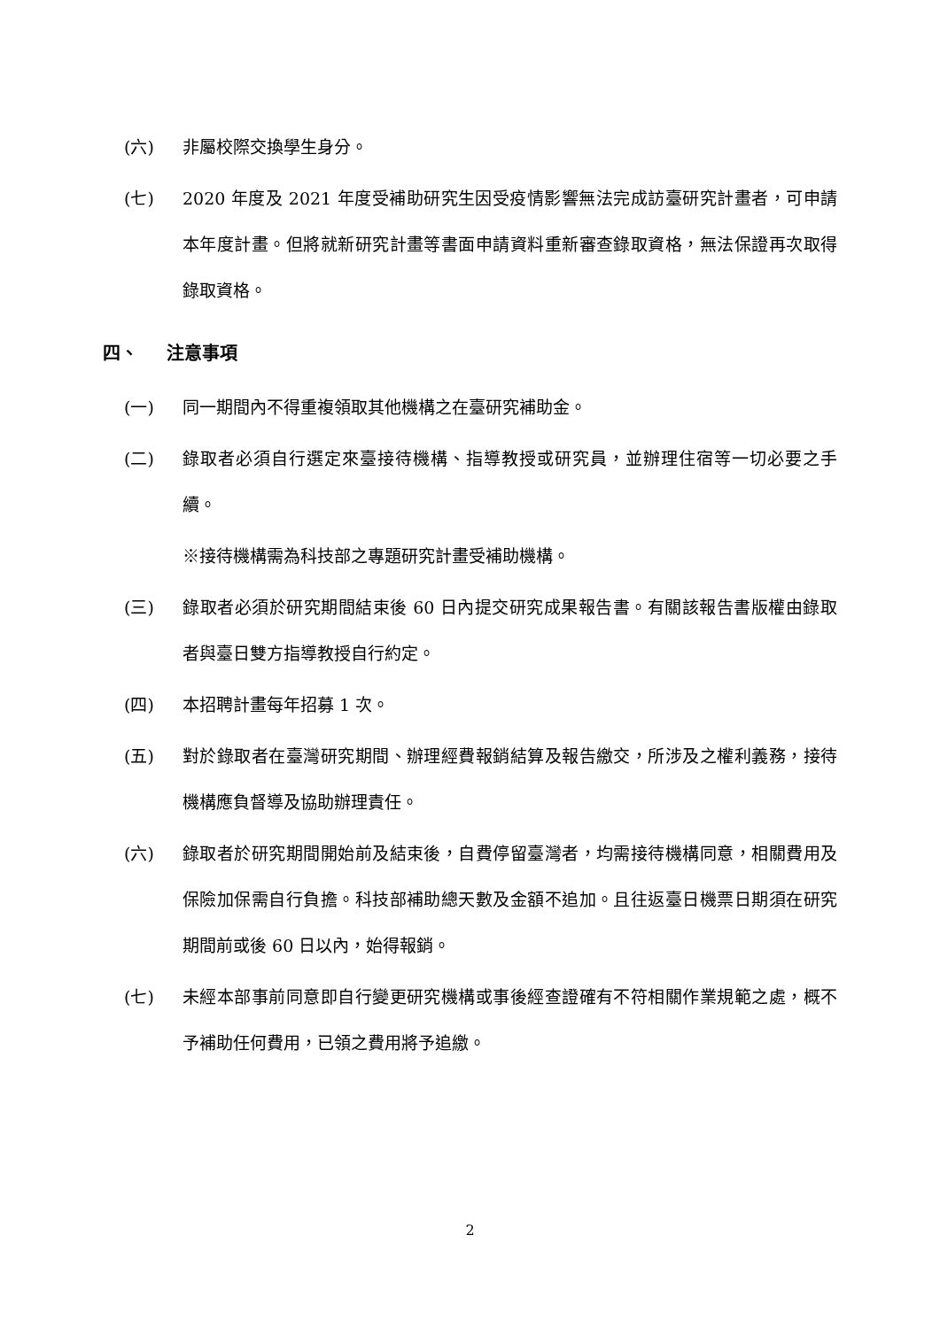(六) 非屬校際交換學生身分。
(七) 2020 年度及 2021 年度受補助研究生因受疫情影響無法完成訪臺研究計畫者，可申請本年度計畫。但將就新研究計畫等書面申請資料重新審查錄取資格，無法保證再次取得錄取資格。
四、 注意事項
(一) 同一期間內不得重複領取其他機構之在臺研究補助金。
(二) 錄取者必須自行選定來臺接待機構、指導教授或研究員，並辦理住宿等一切必要之手續。
※接待機構需為科技部之專題研究計畫受補助機構。
(三) 錄取者必須於研究期間結束後 60 日內提交研究成果報告書。有關該報告書版權由錄取者與臺日雙方指導教授自行約定。
(四) 本招聘計畫每年招募 1 次。
(五) 對於錄取者在臺灣研究期間、辦理經費報銷結算及報告繳交，所涉及之權利義務，接待機構應負督導及協助辦理責任。
(六) 錄取者於研究期間開始前及結束後，自費停留臺灣者，均需接待機構同意，相關費用及保險加保需自行負擔。科技部補助總天數及金額不追加。且往返臺日機票日期須在研究期間前或後 60 日以內，始得報銷。
(七) 未經本部事前同意即自行變更研究機構或事後經查證確有不符相關作業規範之處，概不予補助任何費用，已領之費用將予追繳。
2